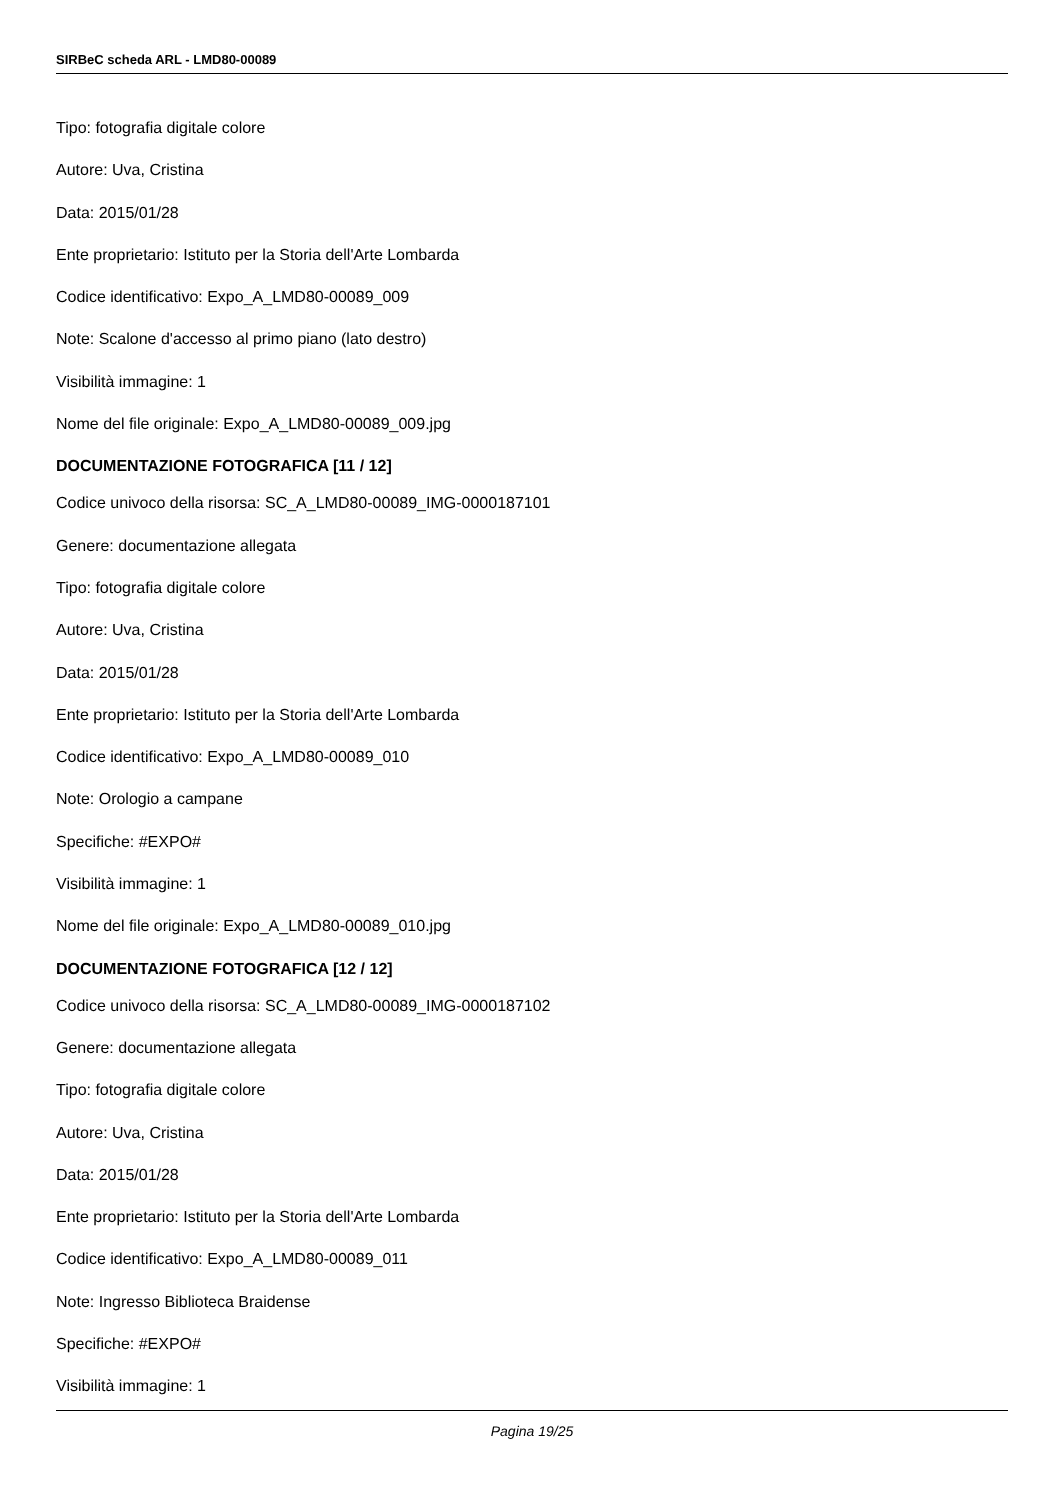SIRBeC scheda ARL - LMD80-00089
Tipo: fotografia digitale colore
Autore: Uva, Cristina
Data: 2015/01/28
Ente proprietario: Istituto per la Storia dell'Arte Lombarda
Codice identificativo: Expo_A_LMD80-00089_009
Note: Scalone d'accesso al primo piano (lato destro)
Visibilità immagine: 1
Nome del file originale: Expo_A_LMD80-00089_009.jpg
DOCUMENTAZIONE FOTOGRAFICA [11 / 12]
Codice univoco della risorsa: SC_A_LMD80-00089_IMG-0000187101
Genere: documentazione allegata
Tipo: fotografia digitale colore
Autore: Uva, Cristina
Data: 2015/01/28
Ente proprietario: Istituto per la Storia dell'Arte Lombarda
Codice identificativo: Expo_A_LMD80-00089_010
Note: Orologio a campane
Specifiche: #EXPO#
Visibilità immagine: 1
Nome del file originale: Expo_A_LMD80-00089_010.jpg
DOCUMENTAZIONE FOTOGRAFICA [12 / 12]
Codice univoco della risorsa: SC_A_LMD80-00089_IMG-0000187102
Genere: documentazione allegata
Tipo: fotografia digitale colore
Autore: Uva, Cristina
Data: 2015/01/28
Ente proprietario: Istituto per la Storia dell'Arte Lombarda
Codice identificativo: Expo_A_LMD80-00089_011
Note: Ingresso Biblioteca Braidense
Specifiche: #EXPO#
Visibilità immagine: 1
Pagina 19/25